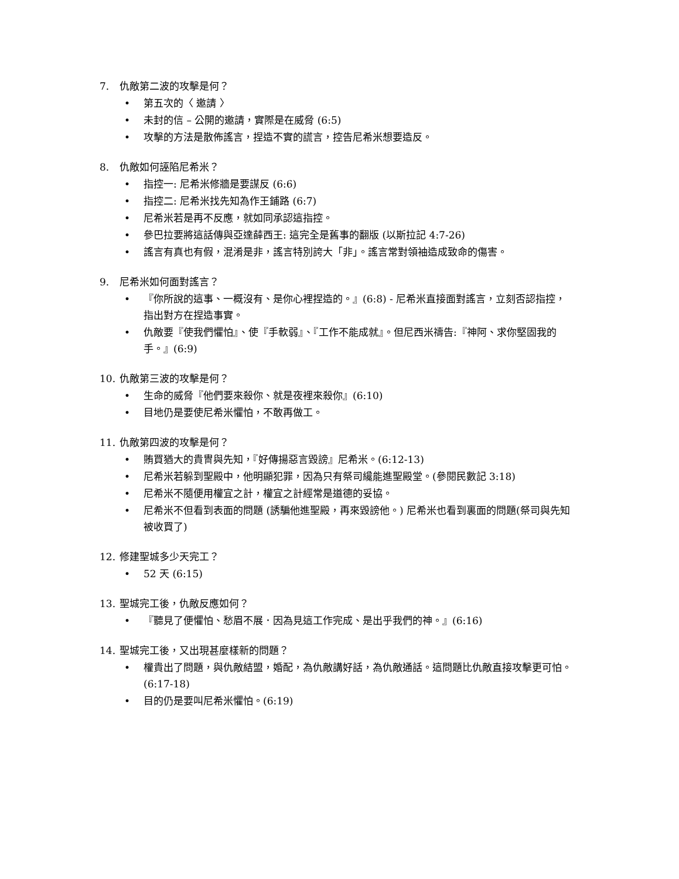7. 仇敵第二波的攻擊是何？
• 第五次的〈 邀請 〉
• 未封的信 – 公開的邀請，實際是在威脅 (6:5)
• 攻擊的方法是散佈謠言，捏造不實的謊言，控告尼希米想要造反。
8. 仇敵如何誣陷尼希米？
• 指控一: 尼希米修牆是要謀反 (6:6)
• 指控二: 尼希米找先知為作王鋪路 (6:7)
• 尼希米若是再不反應，就如同承認這指控。
• 參巴拉要將這話傳與亞達薛西王: 這完全是舊事的翻版 (以斯拉記 4:7-26)
• 謠言有真也有假，混淆是非，謠言特別誇大「非」。謠言常對領袖造成致命的傷害。
9. 尼希米如何面對謠言？
• 『你所說的這事、一概沒有、是你心裡捏造的。』(6:8) - 尼希米直接面對謠言，立刻否認指控，指出對方在捏造事實。
• 仇敵要『使我們懼怕』、使『手軟弱』、『工作不能成就』。但尼西米禱告:『神阿、求你堅固我的手。』(6:9)
10. 仇敵第三波的攻擊是何？
• 生命的威脅『他們要來殺你、就是夜裡來殺你』(6:10)
• 目地仍是要使尼希米懼怕，不敢再做工。
11. 仇敵第四波的攻擊是何？
• 賄買猶大的貴冑與先知，『好傳揚惡言毀謗』尼希米。(6:12-13)
• 尼希米若躲到聖殿中，他明顯犯罪，因為只有祭司纔能進聖殿堂。(參閱民數記 3:18)
• 尼希米不隨便用權宜之計，權宜之計經常是道德的妥協。
• 尼希米不但看到表面的問題 (誘騙他進聖殿，再來毀謗他。) 尼希米也看到裏面的問題(祭司與先知被收買了)
12. 修建聖城多少天完工？
• 52 天 (6:15)
13. 聖城完工後，仇敵反應如何？
• 『聽見了便懼怕、愁眉不展．因為見這工作完成、是出乎我們的神。』(6:16)
14. 聖城完工後，又出現甚麼樣新的問題？
• 權貴出了問題，與仇敵結盟，婚配，為仇敵講好話，為仇敵通話。這問題比仇敵直接攻擊更可怕。(6:17-18)
• 目的仍是要叫尼希米懼怕。(6:19)